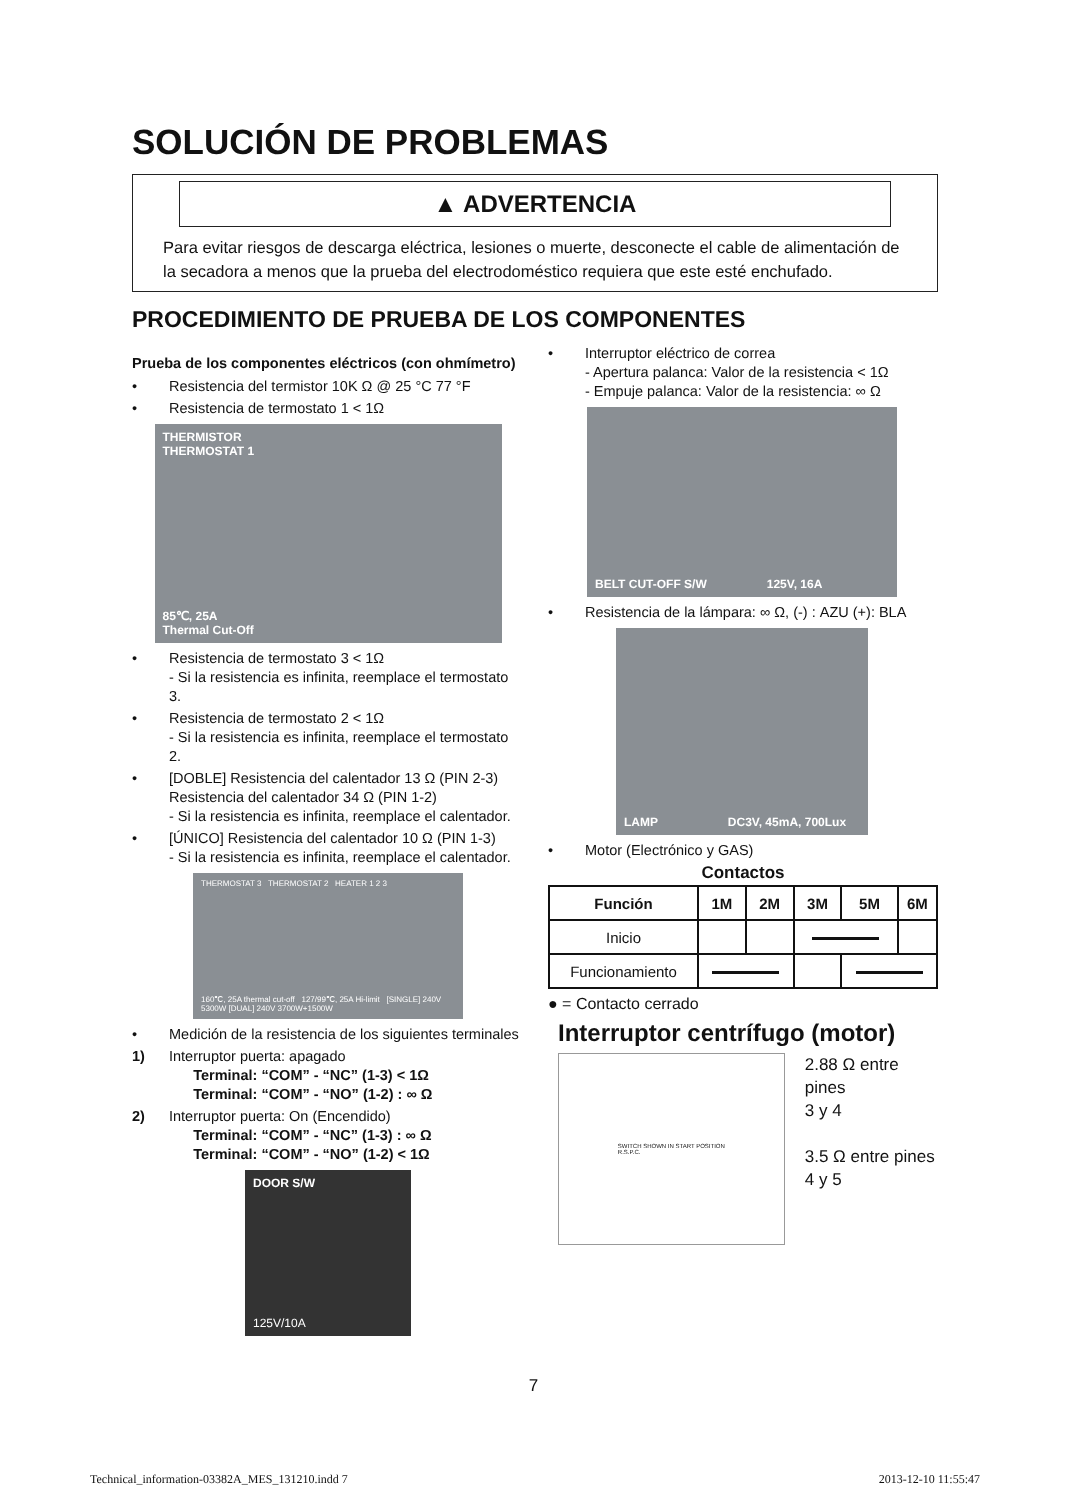SOLUCIÓN DE PROBLEMAS
▲ ADVERTENCIA
Para evitar riesgos de descarga eléctrica, lesiones o muerte, desconecte el cable de alimentación de la secadora a menos que la prueba del electrodoméstico requiera que este esté enchufado.
PROCEDIMIENTO DE PRUEBA DE LOS COMPONENTES
Prueba de los componentes eléctricos (con ohmímetro)
• Resistencia del termistor 10K Ω @ 25 °C 77 °F
• Resistencia de termostato 1 < 1Ω
THERMISTOR
THERMOSTAT 1
85℃, 25A
Thermal Cut-Off
• Resistencia de termostato 3 < 1Ω
- Si la resistencia es infinita, reemplace el termostato 3.
• Resistencia de termostato 2 < 1Ω
- Si la resistencia es infinita, reemplace el termostato 2.
• [DOBLE] Resistencia del calentador 13 Ω (PIN 2-3)
Resistencia del calentador 34 Ω (PIN 1-2)
- Si la resistencia es infinita, reemplace el calentador.
• [ÚNICO] Resistencia del calentador 10 Ω (PIN 1-3)
- Si la resistencia es infinita, reemplace el calentador.
THERMOSTAT 3 THERMOSTAT 2 HEATER 1 2 3
160℃, 25A thermal cut-off 127/99℃, 25A Hi-limit [SINGLE] 240V 5300W [DUAL] 240V 3700W+1500W
• Medición de la resistencia de los siguientes terminales
1) Interruptor puerta: apagado
Terminal: “COM” - “NC” (1-3) < 1Ω
Terminal: “COM” - “NO” (1-2) : ∞ Ω
2) Interruptor puerta: On (Encendido)
Terminal: “COM” - “NC” (1-3) : ∞ Ω
Terminal: “COM” - “NO” (1-2) < 1Ω
DOOR S/W
125V/10A
• Interruptor eléctrico de correa
- Apertura palanca: Valor de la resistencia < 1Ω
- Empuje palanca: Valor de la resistencia: ∞ Ω
BELT CUT-OFF S/W 125V, 16A
• Resistencia de la lámpara: ∞ Ω, (-) : AZU (+): BLA
LAMP DC3V, 45mA, 700Lux
• Motor (Electrónico y GAS)
Contactos
| Función | 1M | 2M | 3M | 5M | 6M |
| --- | --- | --- | --- | --- | --- |
| Inicio | | | | | |
| Funcionamiento | | | | | |
● = Contacto cerrado
Interruptor centrífugo (motor)
SWITCH SHOWN IN START POSITION
R.S.P.C.
2.88 Ω entre pines
3 y 4
3.5 Ω entre pines
4 y 5
7
Technical_information-03382A_MES_131210.indd 7 2013-12-10 11:55:47